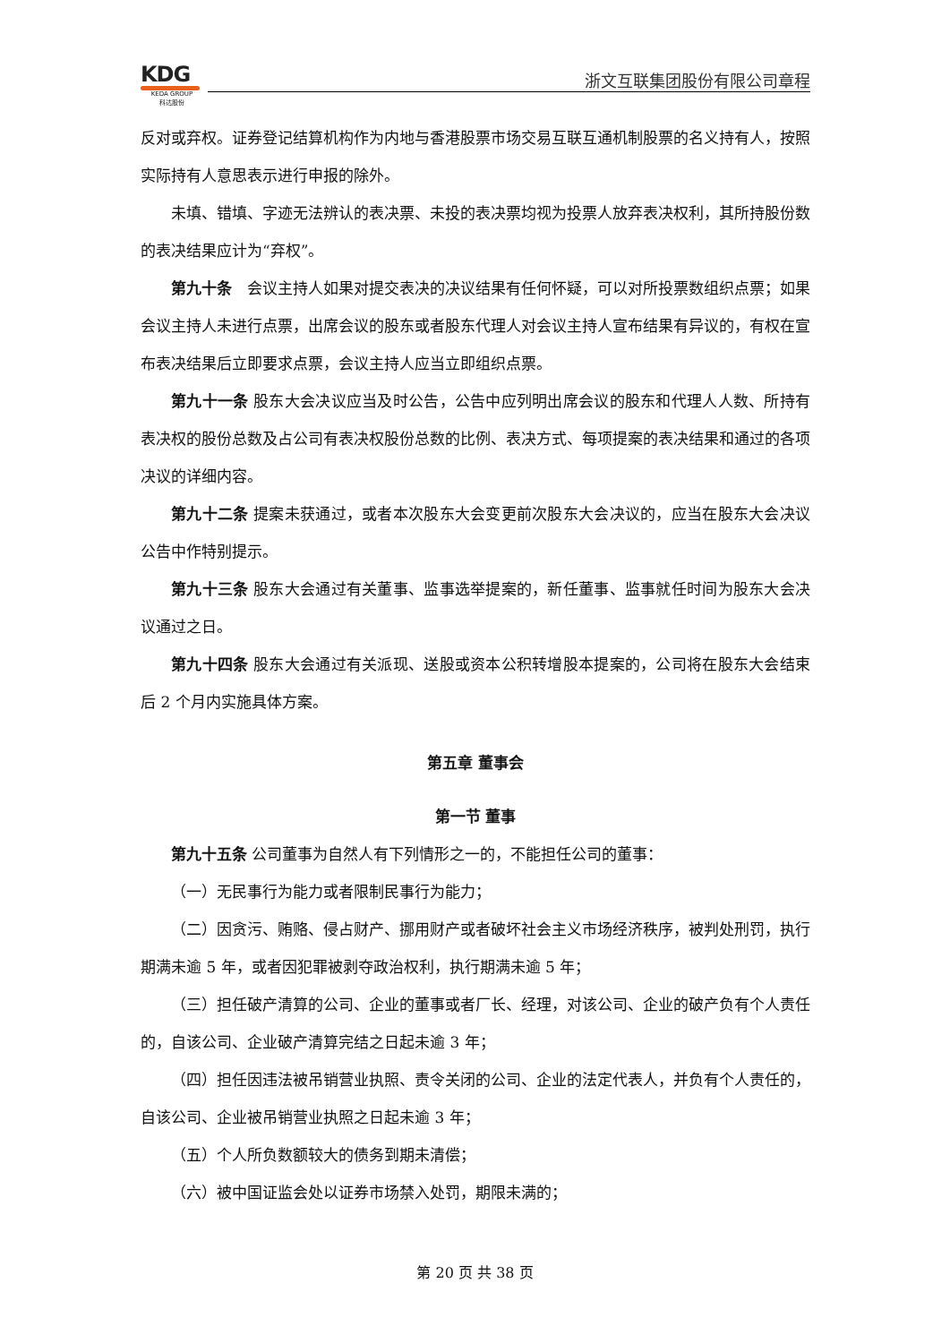KDG
KEDA GROUP
科达股份
浙文互联集团股份有限公司章程
反对或弃权。证券登记结算机构作为内地与香港股票市场交易互联互通机制股票的名义持有人，按照实际持有人意思表示进行申报的除外。
未填、错填、字迹无法辨认的表决票、未投的表决票均视为投票人放弃表决权利，其所持股份数的表决结果应计为“弃权”。
第九十条　会议主持人如果对提交表决的决议结果有任何怀疑，可以对所投票数组织点票；如果会议主持人未进行点票，出席会议的股东或者股东代理人对会议主持人宣布结果有异议的，有权在宣布表决结果后立即要求点票，会议主持人应当立即组织点票。
第九十一条 股东大会决议应当及时公告，公告中应列明出席会议的股东和代理人人数、所持有表决权的股份总数及占公司有表决权股份总数的比例、表决方式、每项提案的表决结果和通过的各项决议的详细内容。
第九十二条 提案未获通过，或者本次股东大会变更前次股东大会决议的，应当在股东大会决议公告中作特别提示。
第九十三条 股东大会通过有关董事、监事选举提案的，新任董事、监事就任时间为股东大会决议通过之日。
第九十四条 股东大会通过有关派现、送股或资本公积转增股本提案的，公司将在股东大会结束后 2 个月内实施具体方案。
第五章 董事会
第一节 董事
第九十五条 公司董事为自然人有下列情形之一的，不能担任公司的董事：
（一）无民事行为能力或者限制民事行为能力；
（二）因贪污、贿赂、侵占财产、挪用财产或者破坏社会主义市场经济秩序，被判处刑罚，执行期满未逾 5 年，或者因犯罪被剥夺政治权利，执行期满未逾 5 年；
（三）担任破产清算的公司、企业的董事或者厂长、经理，对该公司、企业的破产负有个人责任的，自该公司、企业破产清算完结之日起未逾 3 年；
（四）担任因违法被吊销营业执照、责令关闭的公司、企业的法定代表人，并负有个人责任的，自该公司、企业被吊销营业执照之日起未逾 3 年；
（五）个人所负数额较大的债务到期未清偿；
（六）被中国证监会处以证券市场禁入处罚，期限未满的；
第 20 页 共 38 页